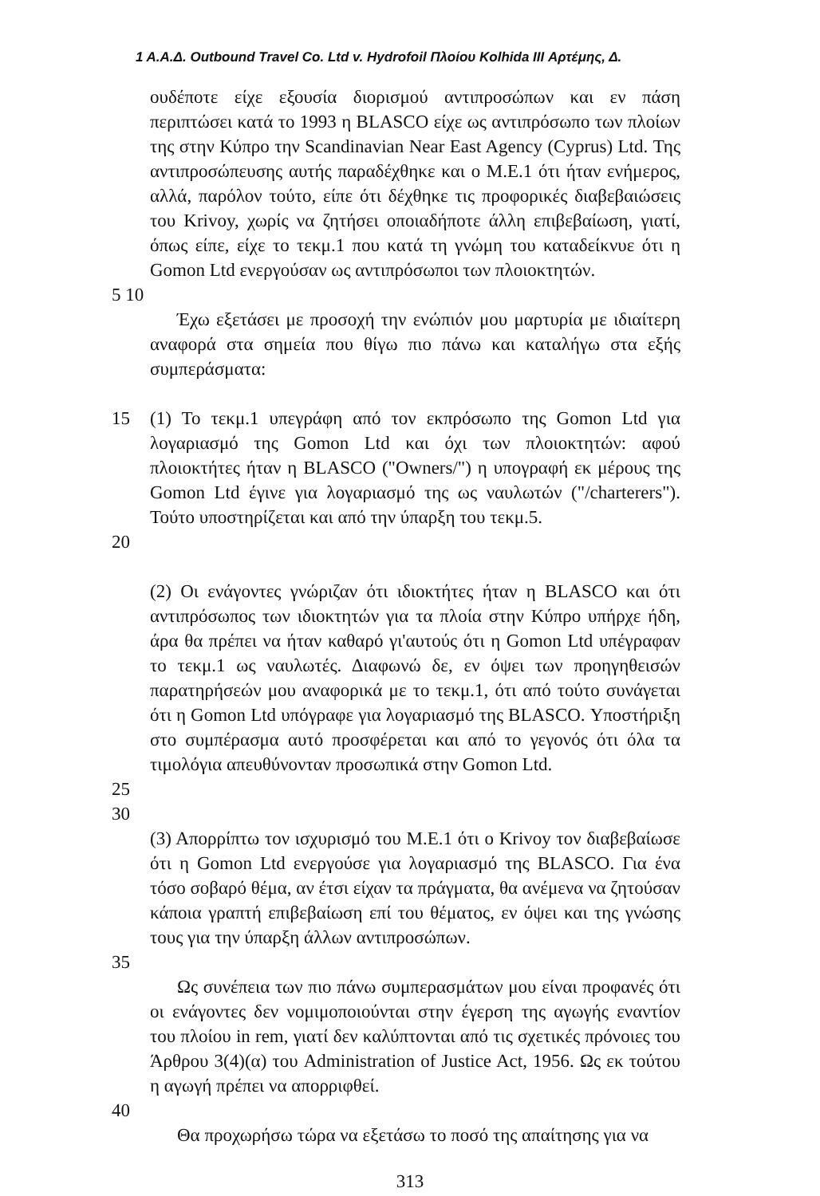1 Α.Α.Δ. Outbound Travel Co. Ltd v. Hydrofoil Πλοίου Kolhida III Αρτέμης, Δ.
ουδέποτε είχε εξουσία διορισμού αντιπροσώπων και εν πάση περιπτώσει κατά το 1993 η BLASCO είχε ως αντιπρόσωπο των πλοίων της στην Κύπρο την Scandinavian Near East Agency (Cyprus) Ltd. Της αντιπροσώπευσης αυτής παραδέχθηκε και ο Μ.Ε.1 ότι ήταν ενήμερος, αλλά, παρόλον τούτο, είπε ότι δέχθηκε τις προφορικές διαβεβαιώσεις του Krivoy, χωρίς να ζητήσει οποιαδήποτε άλλη επιβεβαίωση, γιατί, όπως είπε, είχε το τεκμ.1 που κατά τη γνώμη του καταδείκνυε ότι η Gomon Ltd ενεργούσαν ως αντιπρόσωποι των πλοιοκτητών.
5 10
Έχω εξετάσει με προσοχή την ενώπιόν μου μαρτυρία με ιδιαίτερη αναφορά στα σημεία που θίγω πιο πάνω και καταλήγω στα εξής συμπεράσματα:
15 (1) Το τεκμ.1 υπεγράφη από τον εκπρόσωπο της Gomon Ltd για λογαριασμό της Gomon Ltd και όχι των πλοιοκτητών: αφού πλοιοκτήτες ήταν η BLASCO ("Owners/") η υπογραφή εκ μέρους της Gomon Ltd έγινε για λογαριασμό της ως ναυλωτών ("/charterers"). Τούτο υποστηρίζεται και από την ύπαρξη του τεκμ.5.
20
(2) Οι ενάγοντες γνώριζαν ότι ιδιοκτήτες ήταν η BLASCO και ότι αντιπρόσωπος των ιδιοκτητών για τα πλοία στην Κύπρο υπήρχε ήδη, άρα θα πρέπει να ήταν καθαρό γι'αυτούς ότι η Gomon Ltd υπέγραφαν το τεκμ.1 ως ναυλωτές. Διαφωνώ δε, εν όψει των προηγηθεισών παρατηρήσεών μου αναφορικά με το τεκμ.1, ότι από τούτο συνάγεται ότι η Gomon Ltd υπόγραφε για λογαριασμό της BLASCO. Υποστήριξη στο συμπέρασμα αυτό προσφέρεται και από το γεγονός ότι όλα τα τιμολόγια απευθύνονταν προσωπικά στην Gomon Ltd.
25 30
(3) Απορρίπτω τον ισχυρισμό του Μ.Ε.1 ότι ο Krivoy τον διαβεβαίωσε ότι η Gomon Ltd ενεργούσε για λογαριασμό της BLASCO. Για ένα τόσο σοβαρό θέμα, αν έτσι είχαν τα πράγματα, θα ανέμενα να ζητούσαν κάποια γραπτή επιβεβαίωση επί του θέματος, εν όψει και της γνώσης τους για την ύπαρξη άλλων αντιπροσώπων.
35
Ως συνέπεια των πιο πάνω συμπερασμάτων μου είναι προφανές ότι οι ενάγοντες δεν νομιμοποιούνται στην έγερση της αγωγής εναντίον του πλοίου in rem, γιατί δεν καλύπτονται από τις σχετικές πρόνοιες του Άρθρου 3(4)(α) του Administration of Justice Act, 1956. Ως εκ τούτου η αγωγή πρέπει να απορριφθεί.
40
Θα προχωρήσω τώρα να εξετάσω το ποσό της απαίτησης για να
313